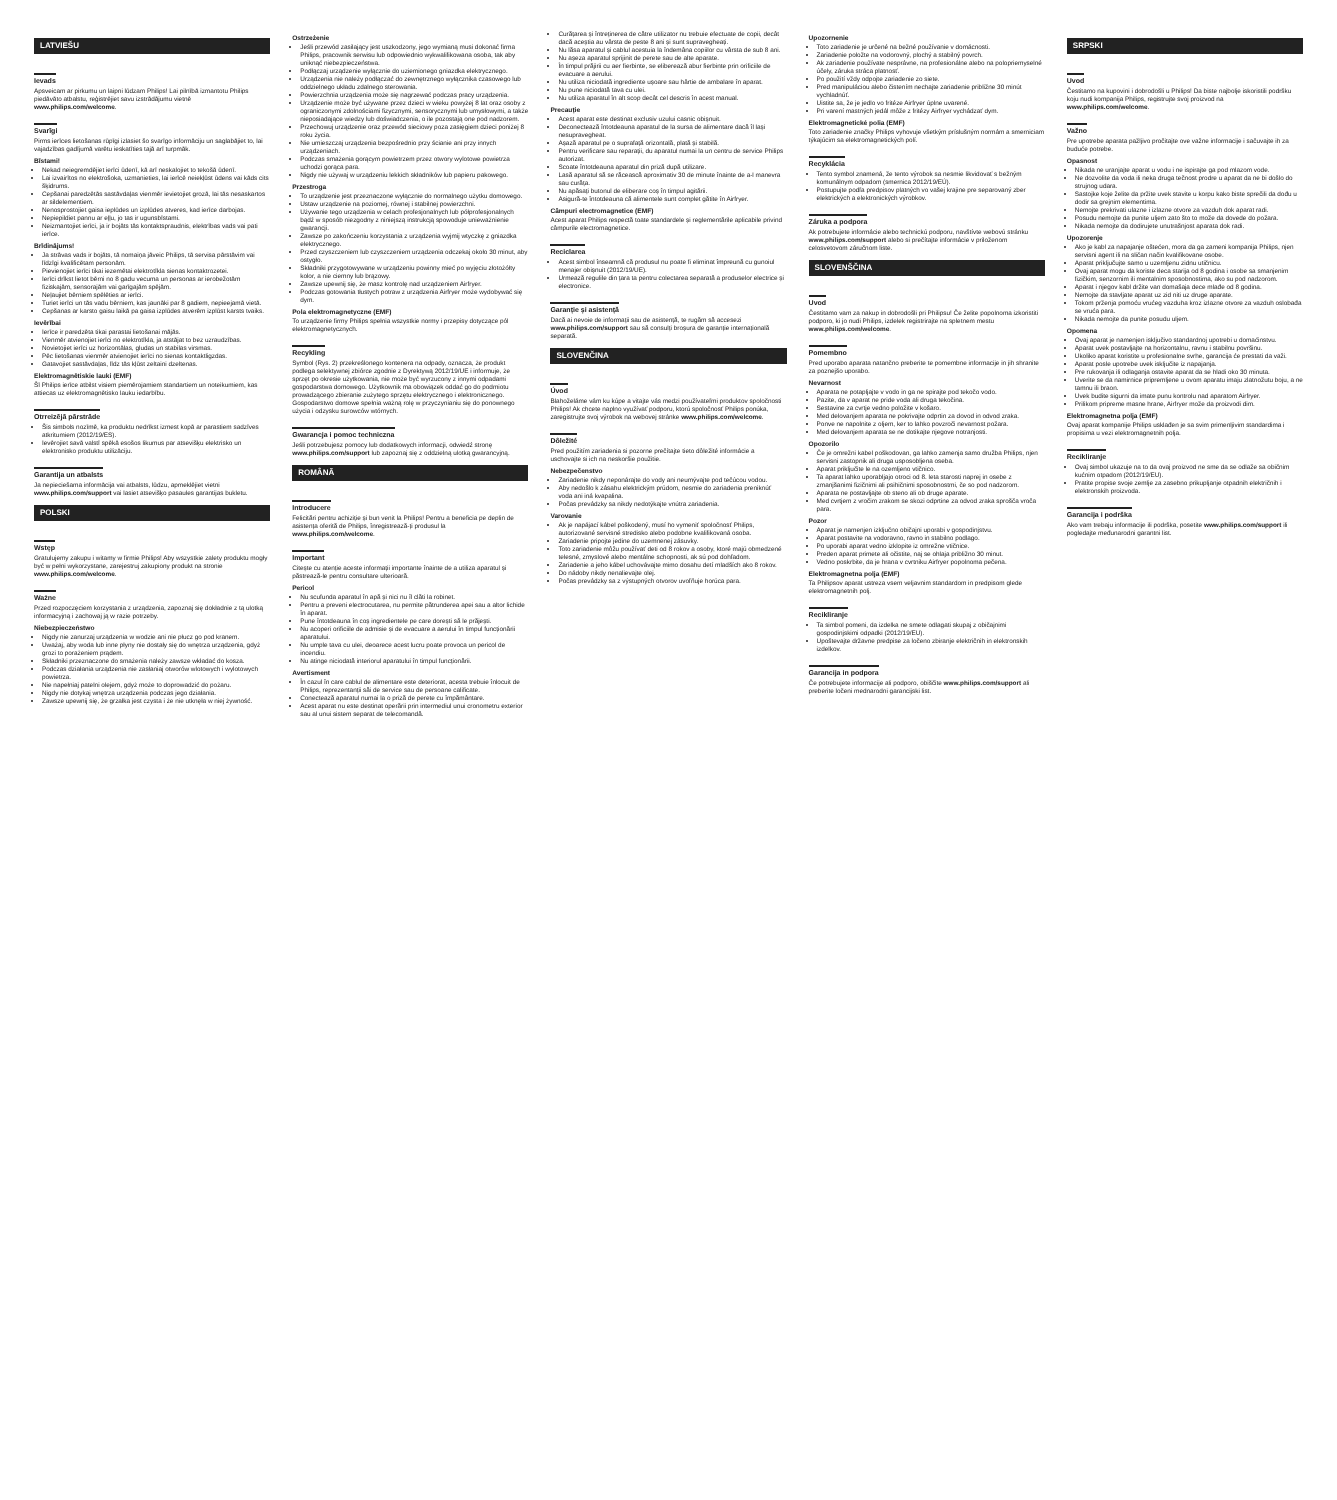LATVIEŠU
Ievads
Apsveicam ar pirkumu un laipni lūdzam Philips! Lai pilnībā izmantotu Philips piedāvāto atbalstu, reģistrējiet savu izstrādājumu vietnē www.philips.com/welcome.
Svarīgi
Pirms ierīces lietošanas rūpīgi izlasiet šo svarīgo informāciju un saglabājiet to, lai vajadzības gadījumā varētu ieskatīties tajā arī turpmāk.
Bīstami!
Nekad neiegremdējiet ierīci ūdenī, kā arī neskalojiet to tekošā ūdenī.
Lai izvairītos no elektrošoka, uzmanieties, lai ierīcē neiekļūst ūdens vai kāds cits šķidrums.
Cepšanai paredzētās sastāvdaļas vienmēr ievietojiet grozā, lai tās nesaskartos ar sildelementiem.
Nenosprostojiet gaisa ieplūdes un izplūdes atveres, kad ierīce darbojas.
Nepiepildiet pannu ar eļļu, jo tas ir ugunsbīstami.
Neizmantojiet ierīci, ja ir bojāts tās kontaktspraudnis, elektrības vads vai pati ierīce.
Brīdinājums!
Ja strāvas vads ir bojāts, tā nomaiņa jāveic Philips, tā servisa pārstāvim vai līdzīgi kvalificētam personām.
Pievienojiet ierīci tikai iezemētai elektrotīkla sienas kontaktrozetei.
Ierīci drīkst lietot bērni no 8 gadu vecuma un personas ar ierobežotām fiziskajām, sensorajām vai garīgajām spējām.
Neļaujiet bērniem spēlēties ar ierīci.
Turiet ierīci un tās vadu bērniem, kas jaunāki par 8 gadiem, nepieejamā vietā.
Cepšanas ar karsto gaisu laikā pa gaisa izplūdes atverēm izplūst karsts tvaiks.
Ievērībai
Ierīce ir paredzēta tikai parastai lietošanai mājās.
Vienmēr atvienojiet ierīci no elektrotīkla, ja atstājat to bez uzraudzības.
Novietojiet ierīci uz horizontālas, gludas un stabilas virsmas.
Pēc lietošanas vienmēr atvienojiet ierīci no sienas kontaktligzdas.
Gatavojiet sastāvdaļas, līdz tās kļūst zeltaini dzeltenas.
Elektromagnētiskie lauki (EMF)
Šī Philips ierīce atbilst visiem piemērojamiem standartiem un noteikumiem, kas attiecas uz elektromagnētisko lauku iedarbību.
Otrreizējā pārstrāde
Šis simbols nozīmē, ka produktu nedrīkst izmest kopā ar parastiem sadzīves atkritumiem (2012/19/ES).
Ievērojiet savā valstī spēkā esošos likumus par atsevišķu elektrisko un elektronisko produktu utilizāciju.
Garantija un atbalsts
Ja nepieciešama informācija vai atbalsts, lūdzu, apmeklējiet vietni www.philips.com/support vai lasiet atsevišķo pasaules garantijas bukletu.
POLSKI
Wstęp
Gratulujemy zakupu i witamy w firmie Philips! Aby wszystkie zalety produktu mogły być w pełni wykorzystane, zarejestruj zakupiony produkt na stronie www.philips.com/welcome.
Ważne
Przed rozpoczęciem korzystania z urządzenia, zapoznaj się dokładnie z tą ulotką informacyjną i zachowaj ją w razie potrzeby.
Niebezpieczeństwo
Nigdy nie zanurzaj urządzenia w wodzie ani nie płucz go pod kranem.
Uważaj, aby woda lub inne płyny nie dostały się do wnętrza urządzenia, gdyż grozi to porażeniem prądem.
Składniki przeznaczone do smażenia należy zawsze wkładać do kosza.
Podczas działania urządzenia nie zasłaniaj otworów wlotowych i wylotowych powietrza.
Nie napełniaj patelni olejem, gdyż może to doprowadzić do pożaru.
Nigdy nie dotykaj wnętrza urządzenia podczas jego działania.
Zawsze upewnij się, że grzałka jest czysta i że nie utknęła w niej żywność.
Ostrzeżenie
Jeśli przewód zasilający jest uszkodzony, jego wymianą musi dokonać firma Philips, pracownik serwisu lub odpowiednio wykwalifikowana osoba, tak aby uniknąć niebezpieczeństwa.
Podłączaj urządzenie wyłącznie do uziemionego gniazdka elektrycznego.
Urządzenia nie należy podłączać do zewnętrznego wyłącznika czasowego lub oddzielnego układu zdalnego sterowania.
Powierzchnia urządzenia może się nagrzewać podczas pracy urządzenia.
Urządzenie może być używane przez dzieci w wieku powyżej 8 lat oraz osoby z ograniczonymi zdolnościami fizycznymi, sensorycznymi lub umysłowymi, a także nieposiadające wiedzy lub doświadczenia, o ile pozostają one pod nadzorem.
Przechowuj urządzenie oraz przewód sieciowy poza zasięgiem dzieci poniżej 8 roku życia.
Nie umieszczaj urządzenia bezpośrednio przy ścianie ani przy innych urządzeniach.
Podczas smażenia gorącym powietrzem przez otwory wylotowe powietrza uchodzi gorąca para.
Nigdy nie używaj w urządzeniu lekkich składników lub papieru pakowego.
Przestroga
To urządzenie jest przeznaczone wyłącznie do normalnego użytku domowego.
Ustaw urządzenie na poziomej, równej i stabilnej powierzchni.
Używanie tego urządzenia w celach profesjonalnych lub półprofesjonalnych bądź w sposób niezgodny z niniejszą instrukcją spowoduje unieważnienie gwarancji.
Zawsze po zakończeniu korzystania z urządzenia wyjmij wtyczkę z gniazdka elektrycznego.
Przed czyszczeniem lub czyszczeniem urządzenia odczekaj około 30 minut, aby ostygło.
Składniki przygotowywane w urządzeniu powinny mieć po wyjęciu złotożółty kolor, a nie ciemny lub brązowy.
Zawsze upewnij się, że masz kontrolę nad urządzeniem Airfryer.
Podczas gotowania tłustych potraw z urządzenia Airfryer może wydobywać się dym.
Pola elektromagnetyczne (EMF)
To urządzenie firmy Philips spełnia wszystkie normy i przepisy dotyczące pól elektromagnetycznych.
Recykling
Symbol (Rys. 2) przekreślonego kontenera na odpady, oznacza, że produkt podlega selektywnej zbiórce zgodnie z Dyrektywą 2012/19/UE i informuje, że sprzęt po okresie użytkowania, nie może być wyrzucony z innymi odpadami gospodarstwa domowego. Użytkownik ma obowiązek oddać go do podmiotu prowadzącego zbieranie zużytego sprzętu elektrycznego i elektronicznego. Gospodarstwo domowe spełnia ważną rolę w przyczynianiu się do ponownego użycia i odzysku surowców wtórnych.
Gwarancja i pomoc techniczna
Jeśli potrzebujesz pomocy lub dodatkowych informacji, odwiedź stronę www.philips.com/support lub zapoznaj się z oddzielną ulotką gwarancyjną.
ROMÂNĂ
Introducere
Felicitări pentru achiziție și bun venit la Philips! Pentru a beneficia pe deplin de asistența oferită de Philips, înregistrează-ți produsul la www.philips.com/welcome.
Important
Citește cu atenție aceste informații importante înainte de a utiliza aparatul și păstrează-le pentru consultare ulterioară.
Pericol
Nu scufunda aparatul în apă și nici nu îl clăti la robinet.
Pentru a preveni electrocutarea, nu permite pătrunderea apei sau a altor lichide în aparat.
Pune întotdeauna în coș ingredientele pe care dorești să le prăjești.
Nu acoperi orificiile de admisie și de evacuare a aerului în timpul funcționării aparatului.
Nu umple tava cu ulei, deoarece acest lucru poate provoca un pericol de incendiu.
Nu atinge niciodată interiorul aparatului în timpul funcționării.
Avertisment
În cazul în care cablul de alimentare este deteriorat, acesta trebuie înlocuit de Philips, reprezentanții săi de service sau de persoane calificate.
Conectează aparatul numai la o priză de perete cu împământare.
Acest aparat nu este destinat operării prin intermediul unui cronometru exterior sau al unui sistem separat de telecomandă.
Curățarea și întreținerea de către utilizator nu trebuie efectuate de copii, decât dacă aceștia au vârsta de peste 8 ani și sunt supravegheați.
Nu lăsa aparatul și cablul acestuia la îndemâna copiilor cu vârsta de sub 8 ani.
Nu așeza aparatul sprijinit de perete sau de alte aparate.
În timpul prăjirii cu aer fierbinte, se eliberează abur fierbinte prin orificiile de evacuare a aerului.
Nu utiliza niciodată ingrediente ușoare sau hârtie de ambalare în aparat.
Nu pune niciodată tava cu ulei.
Nu utiliza aparatul în alt scop decât cel descris în acest manual.
Precauție
Acest aparat este destinat exclusiv uzului casnic obișnuit.
Deconectează întotdeauna aparatul de la sursa de alimentare dacă îl lași nesupravegheat.
Așază aparatul pe o suprafață orizontală, plată și stabilă.
Pentru verificare sau reparații, du aparatul numai la un centru de service Philips autorizat.
Scoate întotdeauna aparatul din priză după utilizare.
Lasă aparatul să se răcească aproximativ 30 de minute înainte de a-l manevra sau curăța.
Nu apăsați butonul de eliberare coș în timpul agitării.
Asigură-te întotdeauna că alimentele sunt complet gătite în Airfryer.
Câmpuri electromagnetice (EMF)
Acest aparat Philips respectă toate standardele și reglementările aplicabile privind câmpurile electromagnetice.
Reciclarea
Acest simbol înseamnă că produsul nu poate fi eliminat împreună cu gunoiul menajer obișnuit (2012/19/UE).
Urmează regulile din țara ta pentru colectarea separată a produselor electrice și electronice.
Garanție și asistență
Dacă ai nevoie de informații sau de asistență, te rugăm să accesezi www.philips.com/support sau să consulți broșura de garanție internațională separată.
SLOVENČINA
Úvod
Blahoželáme vám ku kúpe a vitajte vás medzi používateľmi produktov spoločnosti Philips! Ak chcete naplno využívať podporu, ktorú spoločnosť Philips ponúka, zaregistrujte svoj výrobok na webovej stránke www.philips.com/welcome.
Dôležité
Pred použitím zariadenia si pozorne prečítajte tieto dôležité informácie a uschovajte si ich na neskoršie použitie.
Nebezpečenstvo
Zariadenie nikdy neponárajte do vody ani neumývajte pod tečúcou vodou.
Aby nedošlo k zásahu elektrickým prúdom, nesmie do zariadenia preniknúť voda ani iná kvapalina.
Počas prevádzky sa nikdy nedotýkajte vnútra zariadenia.
Varovanie
Ak je napájací kábel poškodený, musí ho vymeniť spoločnosť Philips, autorizované servisné stredisko alebo podobne kvalifikovaná osoba.
Zariadenie pripojte jedine do uzemnenej zásuvky.
Toto zariadenie môžu používať deti od 8 rokov a osoby, ktoré majú obmedzené telesné, zmyslové alebo mentálne schopnosti, ak sú pod dohľadom.
Zariadenie a jeho kábel uchovávajte mimo dosahu detí mladších ako 8 rokov.
Do nádoby nikdy nenalievajte olej.
Počas prevádzky sa z výstupných otvorov uvoľňuje horúca para.
Upozornenie
Toto zariadenie je určené na bežné používanie v domácnosti.
Zariadenie položte na vodorovný, plochý a stabilný povrch.
Ak zariadenie používate nesprávne, na profesionálne alebo na polopriemyselné účely, záruka stráca platnosť.
Po použití vždy odpojte zariadenie zo siete.
Pred manipuláciou alebo čistením nechajte zariadenie približne 30 minút vychladnúť.
Uistite sa, že je jedlo vo fritéze Airfryer úplne uvarené.
Pri varení mastných jedál môže z fritézy Airfryer vychádzať dym.
Elektromagnetické polia (EMF)
Toto zariadenie značky Philips vyhovuje všetkým príslušným normám a smerniciam týkajúcim sa elektromagnetických polí.
Recyklácia
Tento symbol znamená, že tento výrobok sa nesmie likvidovať s bežným komunálnym odpadom (smernica 2012/19/EÚ).
Postupujte podľa predpisov platných vo vašej krajine pre separovaný zber elektrických a elektronických výrobkov.
Záruka a podpora
Ak potrebujete informácie alebo technickú podporu, navštívte webovú stránku www.philips.com/support alebo si prečítajte informácie v priloženom celosvetovom záručnom liste.
SLOVENŠČINA
Uvod
Čestitamo vam za nakup in dobrodošli pri Philipsu! Če želite popolnoma izkoristiti podporo, ki jo nudi Philips, izdelek registrirajte na spletnem mestu www.philips.com/welcome.
Pomembno
Pred uporabo aparata natančno preberite te pomembne informacije in jih shranite za poznejšo uporabo.
Nevarnost
Aparata ne potapljajte v vodo in ga ne spirajte pod tekočo vodo.
Pazite, da v aparat ne pride voda ali druga tekočina.
Sestavine za cvrtje vedno položite v košaro.
Med delovanjem aparata ne pokrivajte odprtin za dovod in odvod zraka.
Ponve ne napolnite z oljem, ker to lahko povzroči nevarnost požara.
Med delovanjem aparata se ne dotikajte njegove notranjosti.
Opozorilo
Če je omrežni kabel poškodovan, ga lahko zamenja samo družba Philips, njen servisni zastopnik ali druga usposobljena oseba.
Aparat priključite le na ozemljeno vtičnico.
Ta aparat lahko uporabljajo otroci od 8. leta starosti naprej in osebe z zmanjšanimi fizičnimi ali psihičnimi sposobnostmi, če so pod nadzorom.
Aparata ne postavljajte ob steno ali ob druge aparate.
Med cvrtjem z vročim zrakom se skozi odprtine za odvod zraka sprošča vroča para.
Pozor
Aparat je namenjen izključno običajni uporabi v gospodinjstvu.
Aparat postavite na vodoravno, ravno in stabilno podlago.
Po uporabi aparat vedno izklopite iz omrežne vtičnice.
Preden aparat primete ali očistite, naj se ohlaja približno 30 minut.
Vedno poskrbite, da je hrana v cvrtniku Airfryer popolnoma pečena.
Elektromagnetna polja (EMF)
Ta Philipsov aparat ustreza vsem veljavnim standardom in predpisom glede elektromagnetnih polj.
Recikliranje
Ta simbol pomeni, da izdelka ne smete odlagati skupaj z običajnimi gospodinjskimi odpadki (2012/19/EU).
Upoštevajte državne predpise za ločeno zbiranje električnih in elektronskih izdelkov.
Garancija in podpora
Če potrebujete informacije ali podporo, obiščite www.philips.com/support ali preberite ločeni mednarodni garancijski list.
SRPSKI
Uvod
Čestitamo na kupovini i dobrodošli u Philips! Da biste najbolje iskoristili podršku koju nudi kompanija Philips, registrujte svoj proizvod na www.philips.com/welcome.
Važno
Pre upotrebe aparata pažljivo pročitajte ove važne informacije i sačuvajte ih za buduće potrebe.
Opasnost
Nikada ne uranjajte aparat u vodu i ne ispirajte ga pod mlazom vode.
Ne dozvolite da voda ili neka druga tečnost prodre u aparat da ne bi došlo do strujnog udara.
Sastojke koje želite da pržite uvek stavite u korpu kako biste sprečili da dođu u dodir sa grejnim elementima.
Nemojte prekrivati ulazne i izlazne otvore za vazduh dok aparat radi.
Posudu nemojte da punite uljem zato što to može da dovede do požara.
Nikada nemojte da dodirujete unutrašnjost aparata dok radi.
Upozorenje
Ako je kabl za napajanje oštećen, mora da ga zameni kompanija Philips, njen servisni agent ili na sličan način kvalifikovane osobe.
Aparat priključujte samo u uzemljenu zidnu utičnicu.
Ovaj aparat mogu da koriste deca starija od 8 godina i osobe sa smanjenim fizičkim, senzornim ili mentalnim sposobnostima, ako su pod nadzorom.
Aparat i njegov kabl držite van domašaja dece mlađe od 8 godina.
Nemojte da stavljate aparat uz zid niti uz druge aparate.
Tokom prženja pomoću vrućeg vazduha kroz izlazne otvore za vazduh oslobađa se vruća para.
Nikada nemojte da punite posudu uljem.
Opomena
Ovaj aparat je namenjen isključivo standardnoj upotrebi u domaćinstvu.
Aparat uvek postavljajte na horizontalnu, ravnu i stabilnu površinu.
Ukoliko aparat koristite u profesionalne svrhe, garancija će prestati da važi.
Aparat posle upotrebe uvek isključite iz napajanja.
Pre rukovanja ili odlaganja ostavite aparat da se hladi oko 30 minuta.
Uverite se da namirnice pripremljene u ovom aparatu imaju zlatnožutu boju, a ne tamnu ili braon.
Uvek budite sigurni da imate punu kontrolu nad aparatom Airfryer.
Prilikom pripreme masne hrane, Airfryer može da proizvodi dim.
Elektromagnetna polja (EMF)
Ovaj aparat kompanije Philips usklađen je sa svim primenljivim standardima i propisima u vezi elektromagnetnih polja.
Recikliranje
Ovaj simbol ukazuje na to da ovaj proizvod ne sme da se odlaže sa običnim kućnim otpadom (2012/19/EU).
Pratite propise svoje zemlje za zasebno prikupljanje otpadnih električnih i elektronskih proizvoda.
Garancija i podrška
Ako vam trebaju informacije ili podrška, posetite www.philips.com/support ili pogledajte međunarodni garantni list.